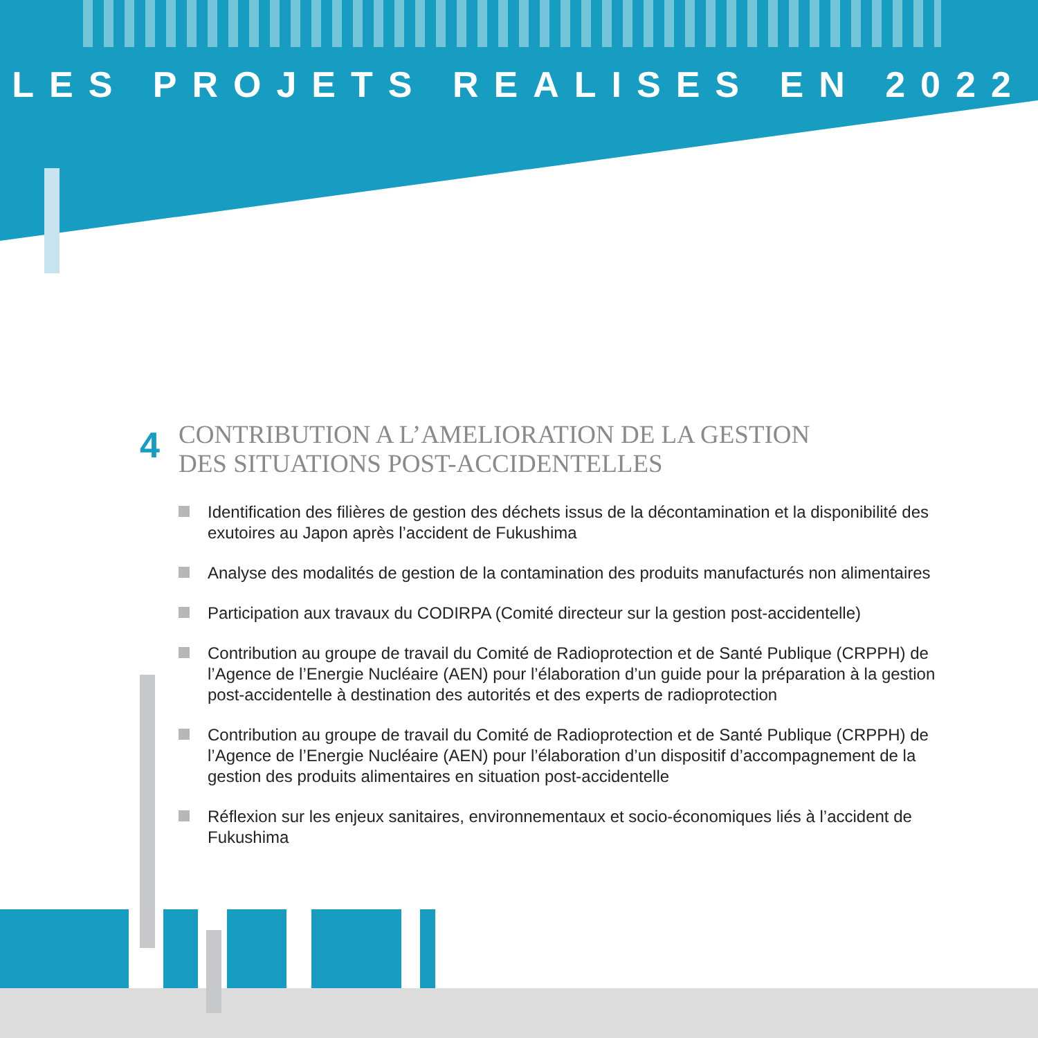LES PROJETS REALISES EN 2022
4
CONTRIBUTION A L’AMELIORATION DE LA GESTION
DES SITUATIONS POST-ACCIDENTELLES
Identification des filières de gestion des déchets issus de la décontamination et la disponibilité des exutoires au Japon après l’accident de Fukushima
Analyse des modalités de gestion de la contamination des produits manufacturés non alimentaires
Participation aux travaux du CODIRPA (Comité directeur sur la gestion post-accidentelle)
Contribution au groupe de travail du Comité de Radioprotection et de Santé Publique (CRPPH) de l’Agence de l’Energie Nucléaire (AEN) pour l’élaboration d’un guide pour la préparation à la gestion post-accidentelle à destination des autorités et des experts de radioprotection
Contribution au groupe de travail du Comité de Radioprotection et de Santé Publique (CRPPH) de l’Agence de l’Energie Nucléaire (AEN) pour l’élaboration d’un dispositif d’accompagnement de la gestion des produits alimentaires en situation post-accidentelle
Réflexion sur les enjeux sanitaires, environnementaux et socio-économiques liés à l’accident de Fukushima